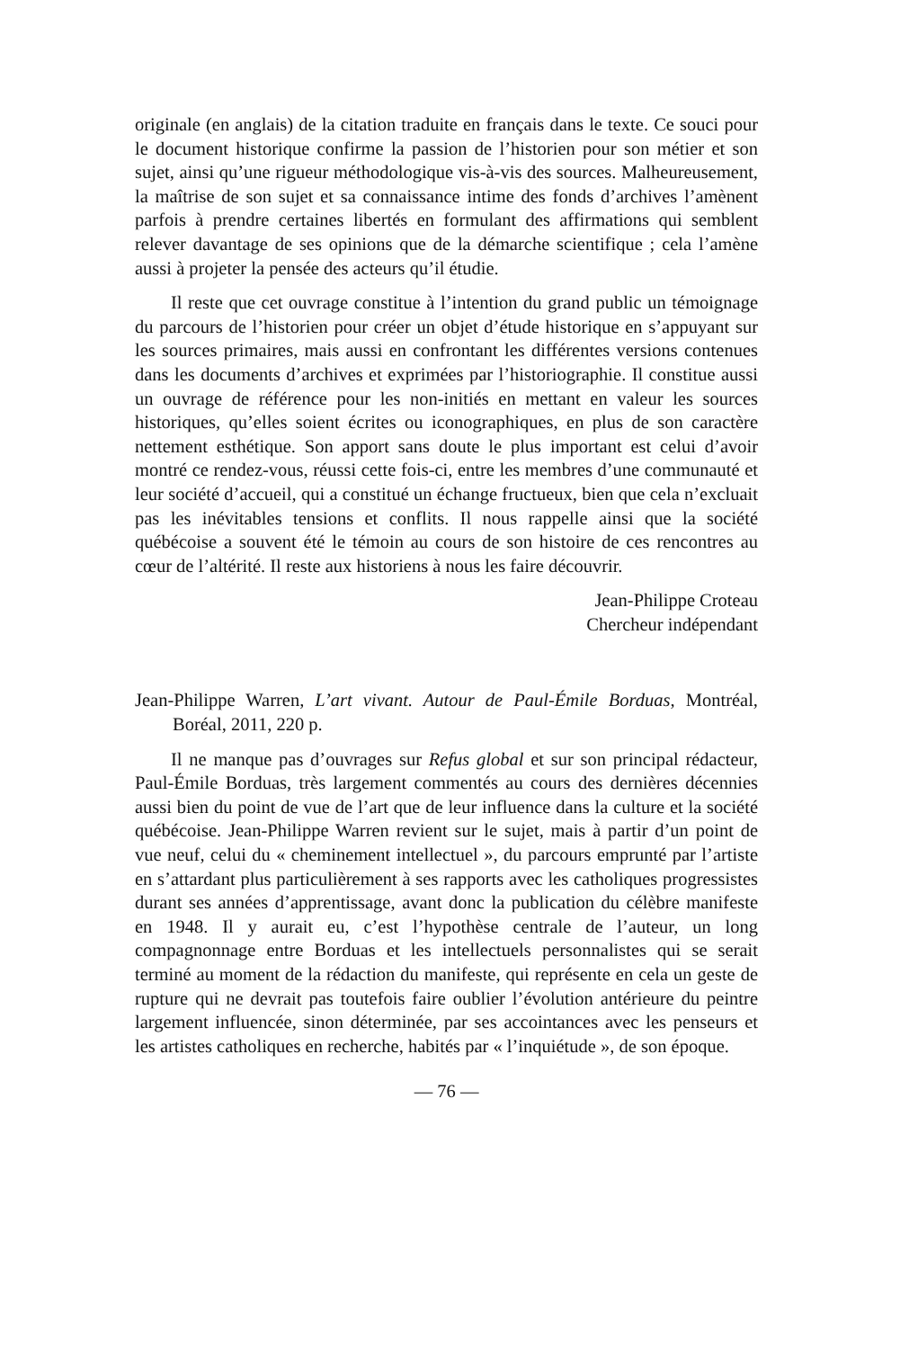originale (en anglais) de la citation traduite en français dans le texte. Ce souci pour le document historique confirme la passion de l’historien pour son métier et son sujet, ainsi qu’une rigueur méthodologique vis-à-vis des sources. Malheureusement, la maîtrise de son sujet et sa connaissance intime des fonds d’archives l’amènent parfois à prendre certaines libertés en formulant des affirmations qui semblent relever davantage de ses opinions que de la démarche scientifique ; cela l’amène aussi à projeter la pensée des acteurs qu’il étudie.
Il reste que cet ouvrage constitue à l’intention du grand public un témoignage du parcours de l’historien pour créer un objet d’étude historique en s’appuyant sur les sources primaires, mais aussi en confrontant les différentes versions contenues dans les documents d’archives et exprimées par l’historiographie. Il constitue aussi un ouvrage de référence pour les non-initiés en mettant en valeur les sources historiques, qu’elles soient écrites ou iconographiques, en plus de son caractère nettement esthétique. Son apport sans doute le plus important est celui d’avoir montré ce rendez-vous, réussi cette fois-ci, entre les membres d’une communauté et leur société d’accueil, qui a constitué un échange fructueux, bien que cela n’excluait pas les inévitables tensions et conflits. Il nous rappelle ainsi que la société québécoise a souvent été le témoin au cours de son histoire de ces rencontres au cœur de l’altérité. Il reste aux historiens à nous les faire découvrir.
Jean-Philippe Croteau
Chercheur indépendant
Jean-Philippe Warren, L’art vivant. Autour de Paul-Émile Borduas, Montréal, Boréal, 2011, 220 p.
Il ne manque pas d’ouvrages sur Refus global et sur son principal rédacteur, Paul-Émile Borduas, très largement commentés au cours des dernières décennies aussi bien du point de vue de l’art que de leur influence dans la culture et la société québécoise. Jean-Philippe Warren revient sur le sujet, mais à partir d’un point de vue neuf, celui du « cheminement intellectuel », du parcours emprunté par l’artiste en s’attardant plus particulièrement à ses rapports avec les catholiques progressistes durant ses années d’apprentissage, avant donc la publication du célèbre manifeste en 1948. Il y aurait eu, c’est l’hypothèse centrale de l’auteur, un long compagnonnage entre Borduas et les intellectuels personnalistes qui se serait terminé au moment de la rédaction du manifeste, qui représente en cela un geste de rupture qui ne devrait pas toutefois faire oublier l’évolution antérieure du peintre largement influencée, sinon déterminée, par ses accointances avec les penseurs et les artistes catholiques en recherche, habités par « l’inquiétude », de son époque.
— 76 —